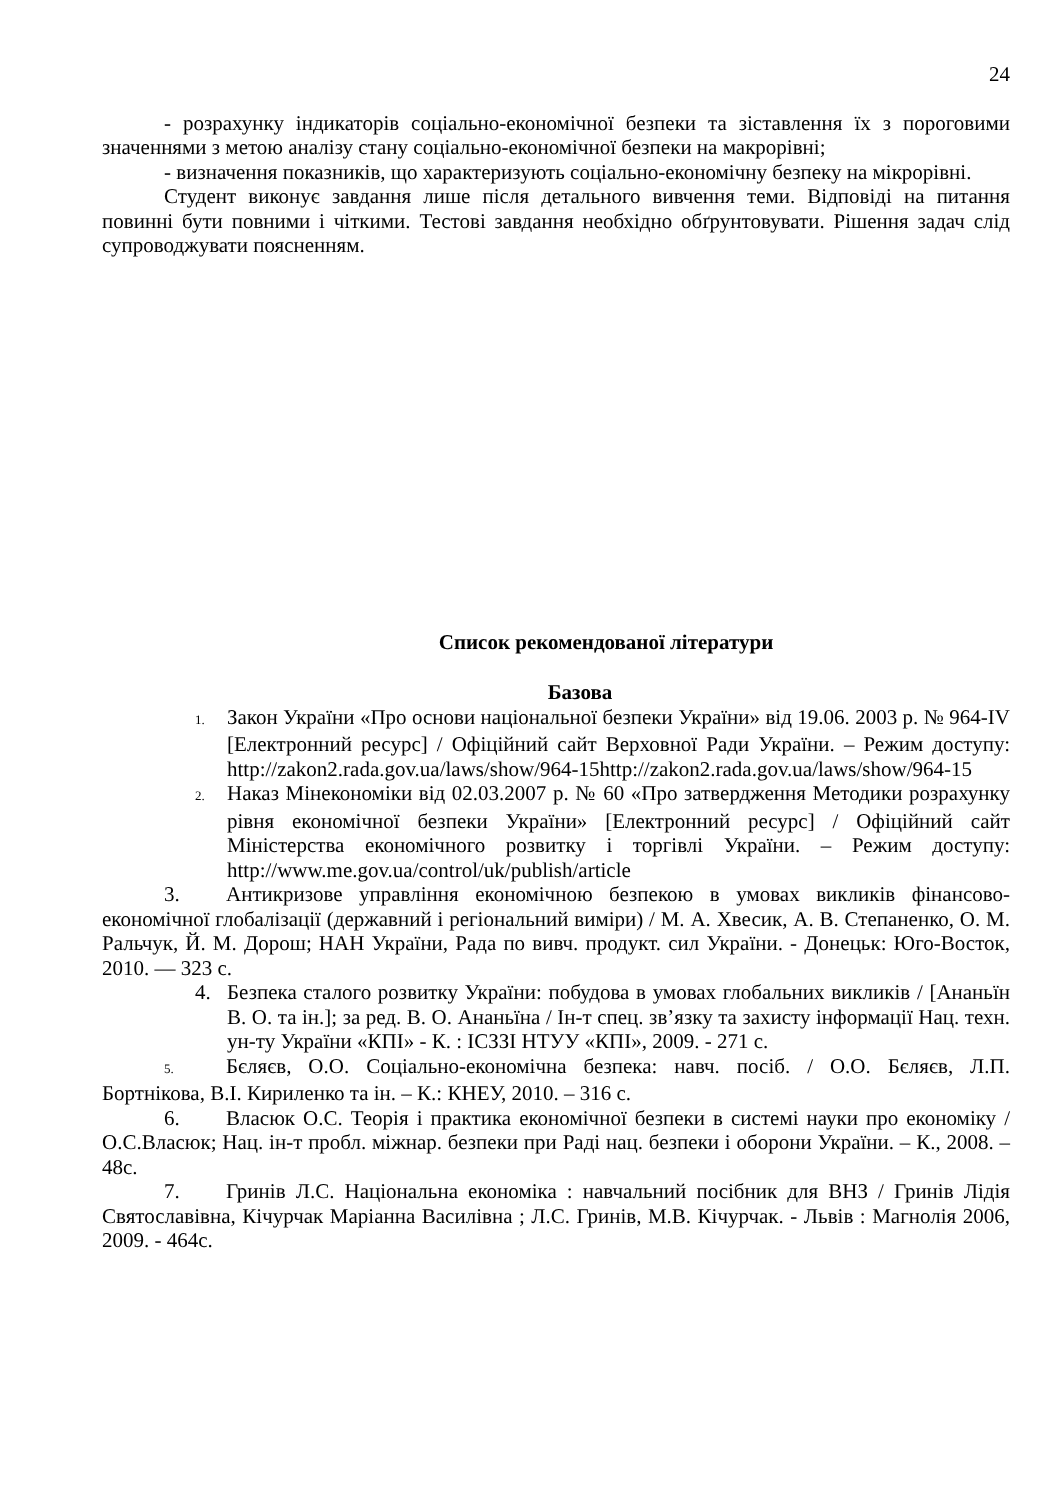24
- розрахунку індикаторів соціально-економічної безпеки та зіставлення їх з пороговими значеннями з метою аналізу стану соціально-економічної безпеки на макрорівні;
- визначення показників, що характеризують соціально-економічну безпеку на мікрорівні.
Студент виконує завдання лише після детального вивчення теми. Відповіді на питання повинні бути повними і чіткими. Тестові завдання необхідно обґрунтовувати. Рішення задач слід супроводжувати поясненням.
Список рекомендованої літератури
Базова
1. Закон України «Про основи національної безпеки України» від 19.06. 2003 р. № 964-IV [Електронний ресурс] / Офіційний сайт Верховної Ради України. – Режим доступу: http://zakon2.rada.gov.ua/laws/show/964-15http://zakon2.rada.gov.ua/laws/show/964-15
2. Наказ Мінекономіки від 02.03.2007 р. № 60 «Про затвердження Методики розрахунку рівня економічної безпеки України» [Електронний ресурс] / Офіційний сайт Міністерства економічного розвитку і торгівлі України. – Режим доступу: http://www.me.gov.ua/control/uk/publish/article
3. Антикризове управління економічною безпекою в умовах викликів фінансово-економічної глобалізації (державний і регіональний виміри) / М. А. Хвесик, А. В. Степаненко, О. М. Ральчук, Й. М. Дорош; НАН України, Рада по вивч. продукт. сил України. - Донецьк: Юго-Восток, 2010. — 323 с.
4. Безпека сталого розвитку України: побудова в умовах глобальних викликів / [Ананьїн В. О. та ін.]; за ред. В. О. Ананьїна / Ін-т спец. зв’язку та захисту інформації Нац. техн. ун-ту України «КПІ» - К. : ІСЗЗІ НТУУ «КПІ», 2009. - 271 с.
5. Бєляєв, О.О. Соціально-економічна безпека: навч. посіб. / О.О. Бєляєв, Л.П. Бортнікова, В.І. Кириленко та ін. – К.: КНЕУ, 2010. – 316 с.
6. Власюк О.С. Теорія і практика економічної безпеки в системі науки про економіку / О.С.Власюк; Нац. ін-т пробл. міжнар. безпеки при Раді нац. безпеки і оборони України. – К., 2008. – 48с.
7. Гринів Л.С. Національна економіка : навчальний посібник для ВНЗ / Гринів Лідія Святославівна, Кічурчак Маріанна Василівна ; Л.С. Гринів, М.В. Кічурчак. - Львів : Магнолія 2006, 2009. - 464с.